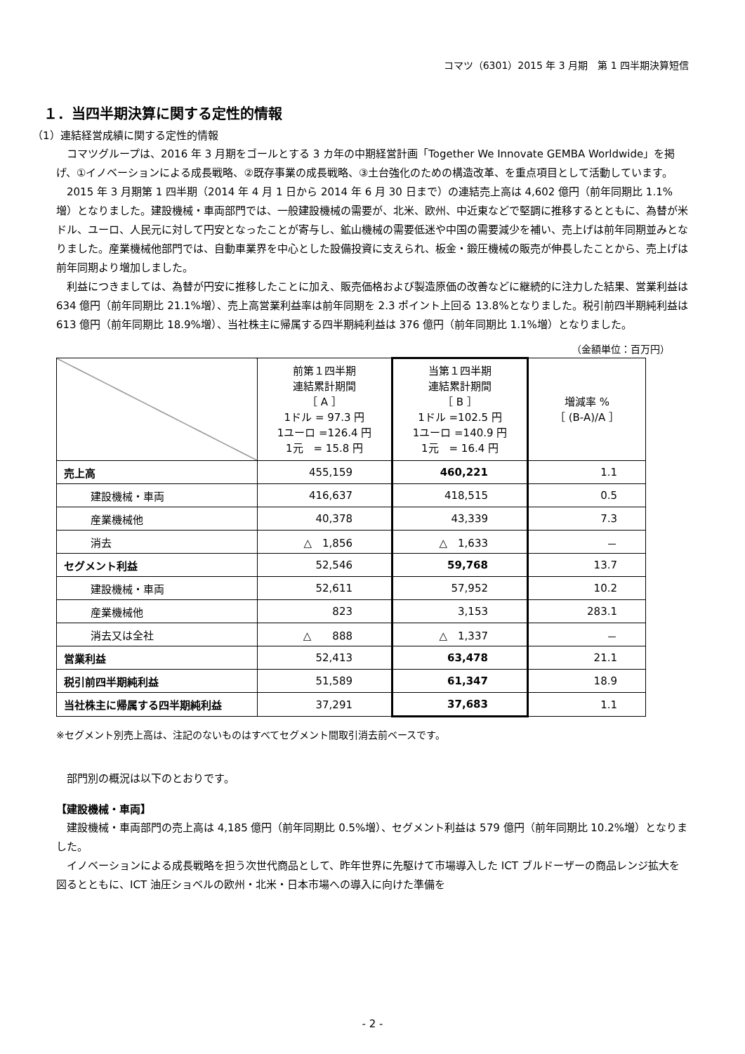コマツ（6301）2015 年 3 月期　第 1 四半期決算短信
１．当四半期決算に関する定性的情報
（1）連結経営成績に関する定性的情報
コマツグループは、2016 年 3 月期をゴールとする 3 カ年の中期経営計画「Together We Innovate GEMBA Worldwide」を掲げ、①イノベーションによる成長戦略、②既存事業の成長戦略、③土台強化のための構造改革、を重点項目として活動しています。
2015 年 3 月期第 1 四半期（2014 年 4 月 1 日から 2014 年 6 月 30 日まで）の連結売上高は 4,602 億円（前年同期比 1.1%増）となりました。建設機械・車両部門では、一般建設機械の需要が、北米、欧州、中近東などで堅調に推移するとともに、為替が米ドル、ユーロ、人民元に対して円安となったことが寄与し、鉱山機械の需要低迷や中国の需要減少を補い、売上げは前年同期並みとなりました。産業機械他部門では、自動車業界を中心とした設備投資に支えられ、板金・鍛圧機械の販売が伸長したことから、売上げは前年同期より増加しました。
利益につきましては、為替が円安に推移したことに加え、販売価格および製造原価の改善などに継続的に注力した結果、営業利益は 634 億円（前年同期比 21.1%増）、売上高営業利益率は前年同期を 2.3 ポイント上回る 13.8%となりました。税引前四半期純利益は 613 億円（前年同期比 18.9%増）、当社株主に帰属する四半期純利益は 376 億円（前年同期比 1.1%増）となりました。
（金額単位：百万円）
| | 前第１四半期 連結累計期間 ［ A ］ 1ドル = 97.3 円 1ユーロ =126.4 円 1元 = 15.8 円 | 当第１四半期 連結累計期間 ［ B ］ 1ドル =102.5 円 1ユーロ =140.9 円 1元 = 16.4 円 | 増減率 % ［ (B-A)/A ］ |
| 売上高 | 455,159 | 460,221 | 1.1 |
| 建設機械・車両 | 416,637 | 418,515 | 0.5 |
| 産業機械他 | 40,378 | 43,339 | 7.3 |
| 消去 | △ 1,856 | △ 1,633 | － |
| セグメント利益 | 52,546 | 59,768 | 13.7 |
| 建設機械・車両 | 52,611 | 57,952 | 10.2 |
| 産業機械他 | 823 | 3,153 | 283.1 |
| 消去又は全社 | △ 888 | △ 1,337 | － |
| 営業利益 | 52,413 | 63,478 | 21.1 |
| 税引前四半期純利益 | 51,589 | 61,347 | 18.9 |
| 当社株主に帰属する四半期純利益 | 37,291 | 37,683 | 1.1 |
※セグメント別売上高は、注記のないものはすべてセグメント間取引消去前ベースです。
部門別の概況は以下のとおりです。
【建設機械・車両】
建設機械・車両部門の売上高は 4,185 億円（前年同期比 0.5%増）、セグメント利益は 579 億円（前年同期比 10.2%増）となりました。
イノベーションによる成長戦略を担う次世代商品として、昨年世界に先駆けて市場導入した ICT ブルドーザーの商品レンジ拡大を図るとともに、ICT 油圧ショベルの欧州・北米・日本市場への導入に向けた準備を
- 2 -